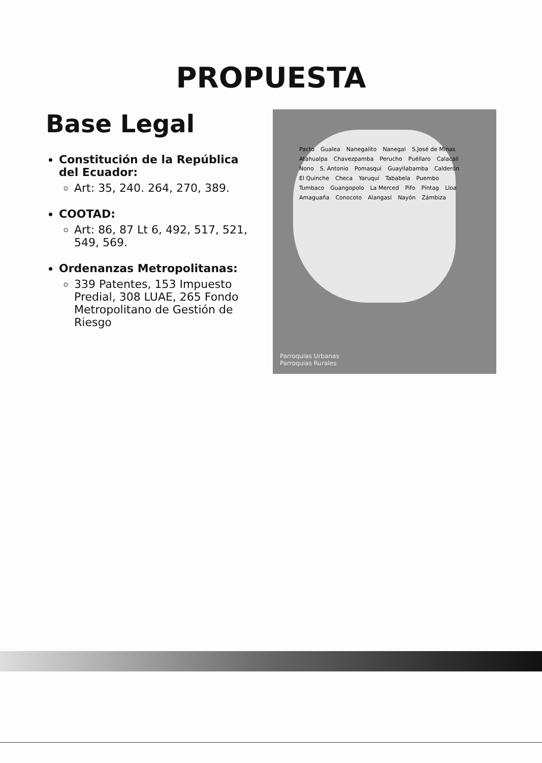PROPUESTA
Base Legal
Constitución de la República del Ecuador:
Art: 35, 240. 264, 270, 389.
COOTAD:
Art: 86, 87 Lt 6, 492, 517, 521, 549, 569.
Ordenanzas Metropolitanas:
339 Patentes, 153 Impuesto Predial, 308 LUAE, 265 Fondo Metropolitano de Gestión de Riesgo
Pacto Gualea Nanegalito Nanegal S.José de Minas Atahualpa Chavezpamba Perucho Puéllaro Calacalí Nono S. Antonio Pomasqui Guayllabamba Calderón El Quinche Checa Yaruquí Tababela Puembo Tumbaco Guangopolo La Merced Pifo Píntag Lloa Amaguaña Conocoto Alangasí Nayón Zámbiza
Parroquias Urbanas
Parroquias Rurales